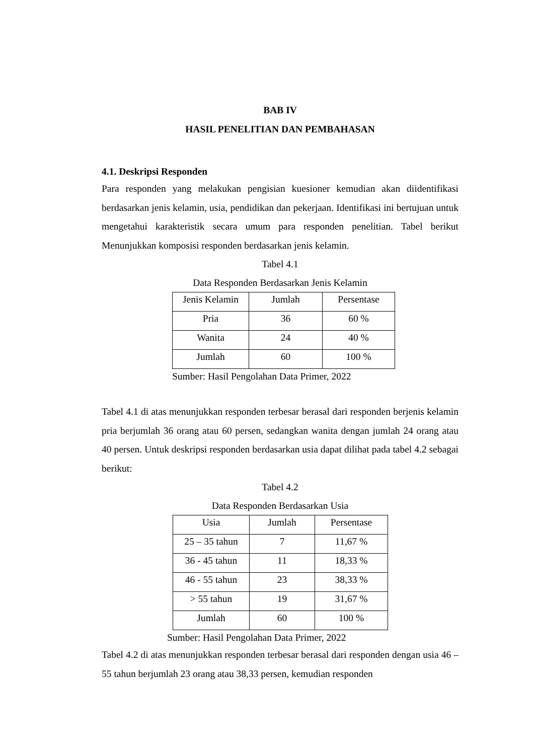BAB IV
HASIL PENELITIAN DAN PEMBAHASAN
4.1. Deskripsi Responden
Para responden yang melakukan pengisian kuesioner kemudian akan diidentifikasi berdasarkan jenis kelamin, usia, pendidikan dan pekerjaan. Identifikasi ini bertujuan untuk mengetahui karakteristik secara umum para responden penelitian. Tabel berikut Menunjukkan komposisi responden berdasarkan jenis kelamin.
Tabel 4.1
Data Responden Berdasarkan Jenis Kelamin
| Jenis Kelamin | Jumlah | Persentase |
| --- | --- | --- |
| Pria | 36 | 60 % |
| Wanita | 24 | 40 % |
| Jumlah | 60 | 100 % |
Sumber: Hasil Pengolahan Data Primer, 2022
Tabel 4.1 di atas menunjukkan responden terbesar berasal dari responden berjenis kelamin pria berjumlah 36 orang atau 60 persen, sedangkan wanita dengan jumlah 24 orang atau 40 persen. Untuk deskripsi responden berdasarkan usia dapat dilihat pada tabel 4.2 sebagai berikut:
Tabel 4.2
Data Responden Berdasarkan Usia
| Usia | Jumlah | Persentase |
| --- | --- | --- |
| 25 – 35 tahun | 7 | 11,67 % |
| 36 - 45 tahun | 11 | 18,33 % |
| 46 - 55 tahun | 23 | 38,33 % |
| > 55 tahun | 19 | 31,67 % |
| Jumlah | 60 | 100 % |
Sumber: Hasil Pengolahan Data Primer, 2022
Tabel 4.2 di atas menunjukkan responden terbesar berasal dari responden dengan usia 46 – 55 tahun berjumlah 23 orang atau 38,33 persen, kemudian responden